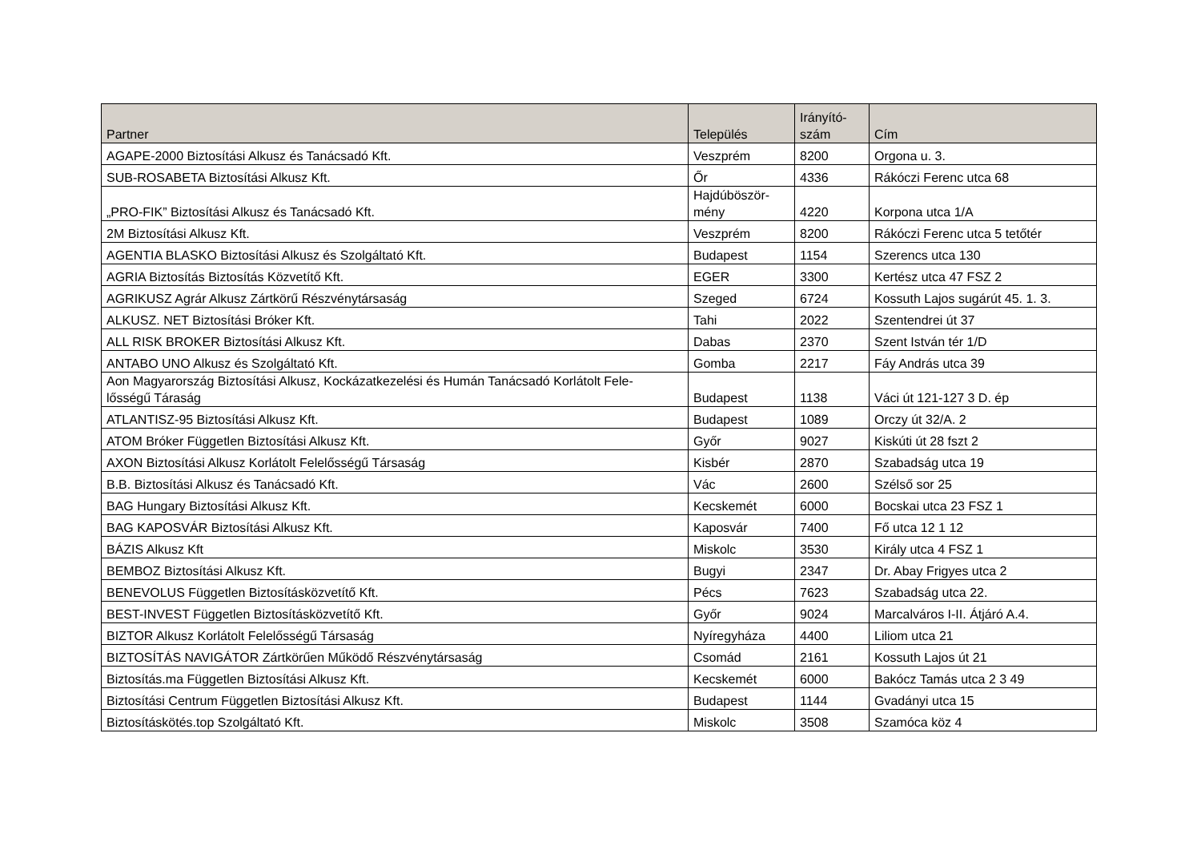| Partner | Település | Irányító- szám | Cím |
| --- | --- | --- | --- |
| AGAPE-2000 Biztosítási Alkusz és Tanácsadó Kft. | Veszprém | 8200 | Orgona u. 3. |
| SUB-ROSABETA Biztosítási Alkusz Kft. | Őr | 4336 | Rákóczi Ferenc utca 68 |
| „PRO-FIK” Biztosítási Alkusz és Tanácsadó Kft. | Hajdúböször- mény | 4220 | Korpona utca 1/A |
| 2M Biztosítási Alkusz Kft. | Veszprém | 8200 | Rákóczi Ferenc utca 5 tetőtér |
| AGENTIA BLASKO Biztosítási Alkusz és Szolgáltató Kft. | Budapest | 1154 | Szerencs utca 130 |
| AGRIA Biztosítás Biztosítás Közvetítő Kft. | EGER | 3300 | Kertész utca 47 FSZ 2 |
| AGRIKUSZ Agrár Alkusz Zártkörű Részvénytársaság | Szeged | 6724 | Kossuth Lajos sugárút 45. 1. 3. |
| ALKUSZ. NET Biztosítási Bróker Kft. | Tahi | 2022 | Szentendrei út 37 |
| ALL RISK BROKER Biztosítási Alkusz Kft. | Dabas | 2370 | Szent István tér 1/D |
| ANTABO UNO Alkusz és Szolgáltató Kft. | Gomba | 2217 | Fáy András utca 39 |
| Aon Magyarország Biztosítási Alkusz, Kockázatkezelési és Humán Tanácsadó Korlátolt Fele- lősségű Táraság | Budapest | 1138 | Váci út 121-127 3 D. ép |
| ATLANTISZ-95 Biztosítási Alkusz Kft. | Budapest | 1089 | Orczy út 32/A. 2 |
| ATOM Bróker Független Biztosítási Alkusz Kft. | Győr | 9027 | Kiskúti út 28 fszt 2 |
| AXON Biztosítási Alkusz Korlátolt Felelősségű Társaság | Kisbér | 2870 | Szabadság utca 19 |
| B.B. Biztosítási Alkusz és Tanácsadó Kft. | Vác | 2600 | Szélső sor 25 |
| BAG Hungary Biztosítási Alkusz Kft. | Kecskemét | 6000 | Bocskai utca 23 FSZ 1 |
| BAG KAPOSVÁR Biztosítási Alkusz Kft. | Kaposvár | 7400 | Fő utca 12 1 12 |
| BÁZIS Alkusz Kft | Miskolc | 3530 | Király utca 4 FSZ 1 |
| BEMBOZ Biztosítási Alkusz Kft. | Bugyi | 2347 | Dr. Abay Frigyes utca 2 |
| BENEVOLUS Független Biztosításközvetítő Kft. | Pécs | 7623 | Szabadság utca 22. |
| BEST-INVEST Független Biztosításközvetítő Kft. | Győr | 9024 | Marcalváros I-II. Átjáró A.4. |
| BIZTOR Alkusz Korlátolt Felelősségű Társaság | Nyíregyháza | 4400 | Liliom utca 21 |
| BIZTOSÍTÁS NAVIGÁTOR Zártkörűen Működő Részvénytársaság | Csomád | 2161 | Kossuth Lajos út 21 |
| Biztosítás.ma Független Biztosítási Alkusz Kft. | Kecskemét | 6000 | Bakócz Tamás utca 2 3 49 |
| Biztosítási Centrum Független Biztosítási Alkusz Kft. | Budapest | 1144 | Gvadányi utca 15 |
| Biztosításkötés.top Szolgáltató Kft. | Miskolc | 3508 | Szamóca köz 4 |